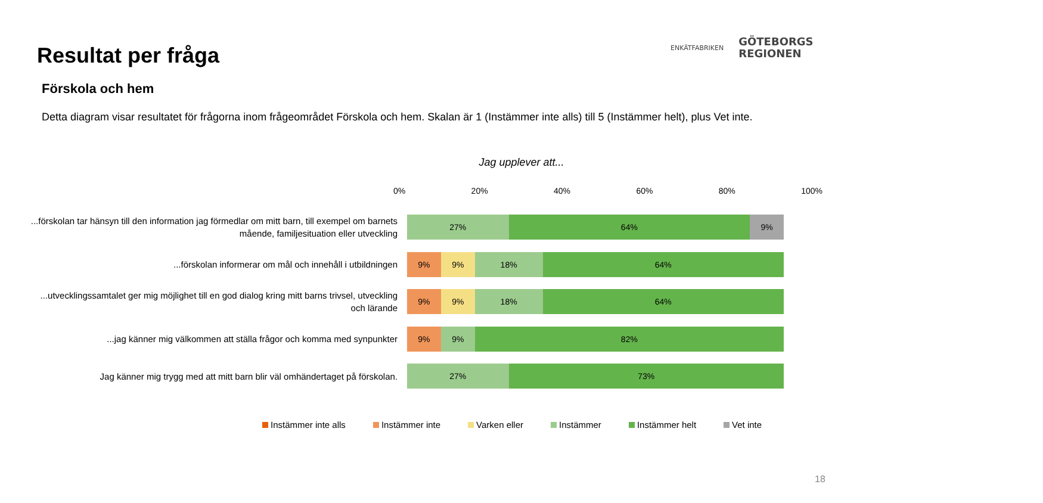Resultat per fråga
Förskola och hem
ENKÄTFABRIKEN
GÖTEBORGS
REGIONEN
Detta diagram visar resultatet för frågorna inom frågeområdet Förskola och hem. Skalan är 1 (Instämmer inte alls) till 5 (Instämmer helt), plus Vet inte.
Jag upplever att...
0% 20% 40% 60% 80% 100%
...förskolan tar hänsyn till den information jag förmedlar om mitt barn, till exempel om barnets mående, familjesituation eller utveckling
27% 64% 9%
...förskolan informerar om mål och innehåll i utbildningen
9% 9% 18% 64%
...utvecklingssamtalet ger mig möjlighet till en god dialog kring mitt barns trivsel, utveckling och lärande
9% 9% 18% 64%
...jag känner mig välkommen att ställa frågor och komma med synpunkter
9% 9% 82%
Jag känner mig trygg med att mitt barn blir väl omhändertaget på förskolan.
27% 73%
Instämmer inte alls Instämmer inte Varken eller Instämmer Instämmer helt Vet inte
18